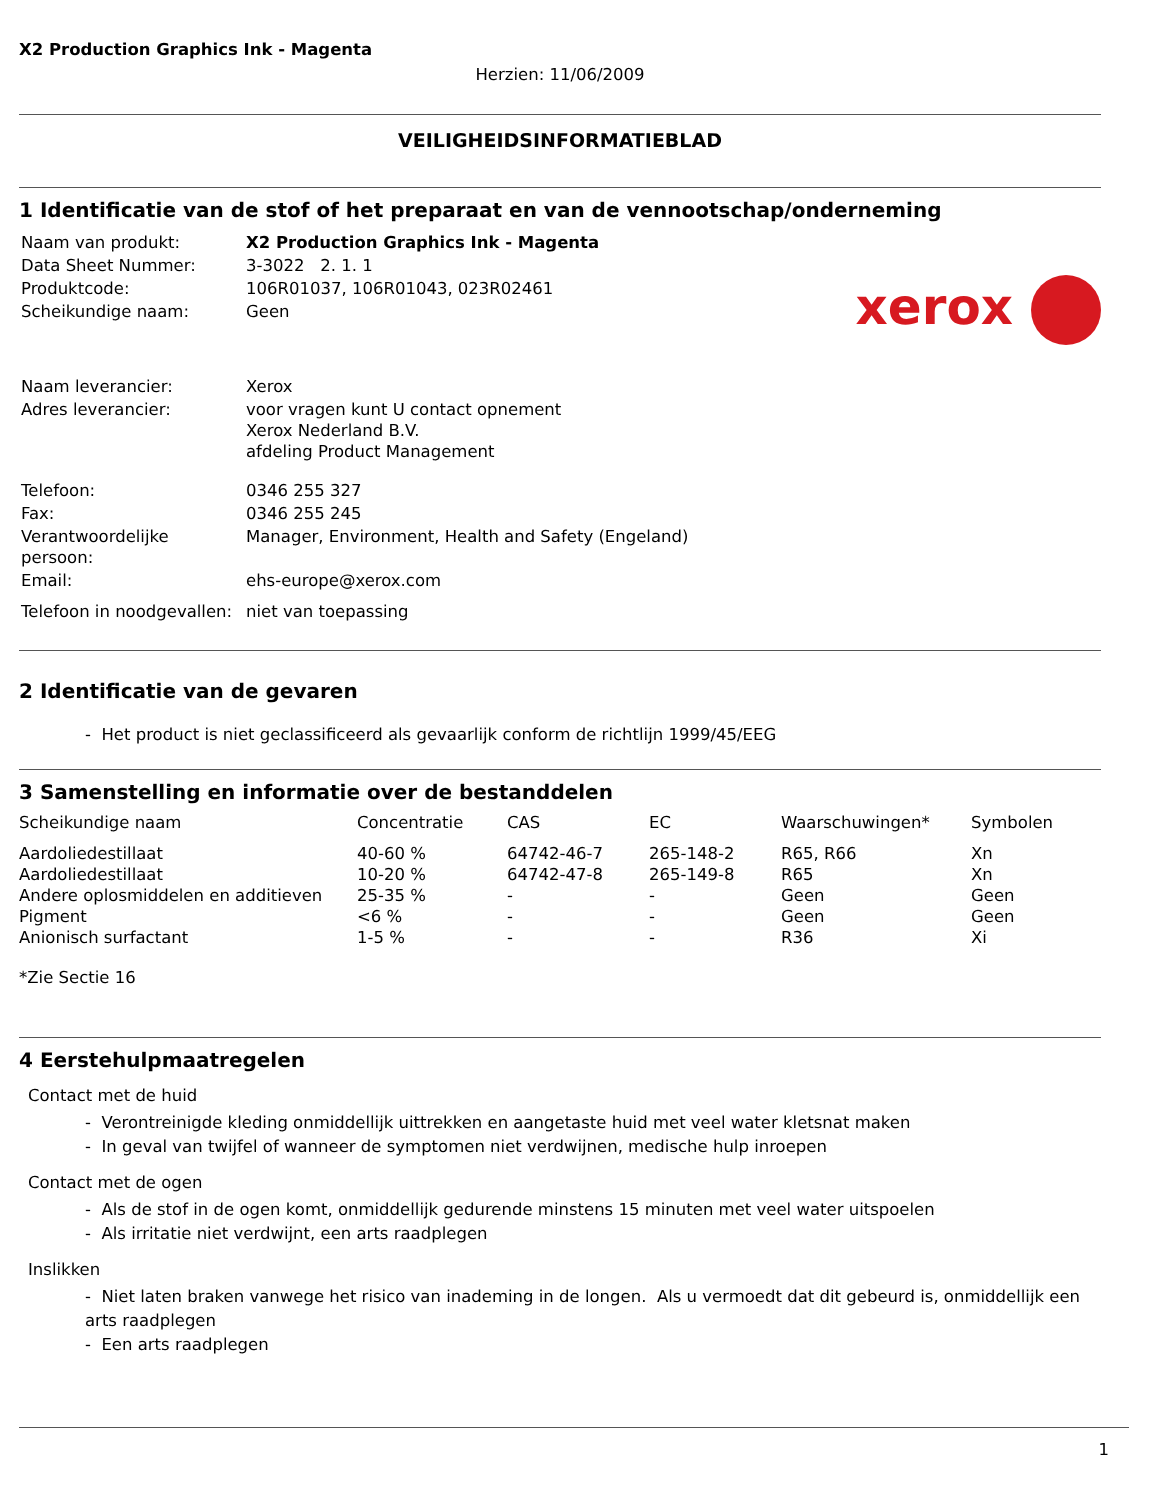X2 Production Graphics Ink - Magenta
Herzien: 11/06/2009
VEILIGHEIDSINFORMATIEBLAD
1 Identificatie van de stof of het preparaat en van de vennootschap/onderneming
xerox
| Naam van produkt: | X2 Production Graphics Ink - Magenta |
| Data Sheet Nummer: | 3-3022 2. 1. 1 |
| Produktcode: | 106R01037, 106R01043, 023R02461 |
| Scheikundige naam: | Geen |
| Naam leverancier: | Xerox |
| Adres leverancier: | voor vragen kunt U contact opnement Xerox Nederland B.V. afdeling Product Management |
| Telefoon: | 0346 255 327 |
| Fax: | 0346 255 245 |
| Verantwoordelijke persoon: | Manager, Environment, Health and Safety (Engeland) |
| Email: | ehs-europe@xerox.com |
| Telefoon in noodgevallen: | niet van toepassing |
2 Identificatie van de gevaren
- Het product is niet geclassificeerd als gevaarlijk conform de richtlijn 1999/45/EEG
3 Samenstelling en informatie over de bestanddelen
| Scheikundige naam | Concentratie | CAS | EC | Waarschuwingen* | Symbolen |
| --- | --- | --- | --- | --- | --- |
| Aardoliedestillaat | 40-60 % | 64742-46-7 | 265-148-2 | R65, R66 | Xn |
| Aardoliedestillaat | 10-20 % | 64742-47-8 | 265-149-8 | R65 | Xn |
| Andere oplosmiddelen en additieven | 25-35 % | - | - | Geen | Geen |
| Pigment | <6 % | - | - | Geen | Geen |
| Anionisch surfactant | 1-5 % | - | - | R36 | Xi |
*Zie Sectie 16
4 Eerstehulpmaatregelen
Contact met de huid
- Verontreinigde kleding onmiddellijk uittrekken en aangetaste huid met veel water kletsnat maken
- In geval van twijfel of wanneer de symptomen niet verdwijnen, medische hulp inroepen
Contact met de ogen
- Als de stof in de ogen komt, onmiddellijk gedurende minstens 15 minuten met veel water uitspoelen
- Als irritatie niet verdwijnt, een arts raadplegen
Inslikken
- Niet laten braken vanwege het risico van inademing in de longen. Als u vermoedt dat dit gebeurd is, onmiddellijk een
arts raadplegen
- Een arts raadplegen
1